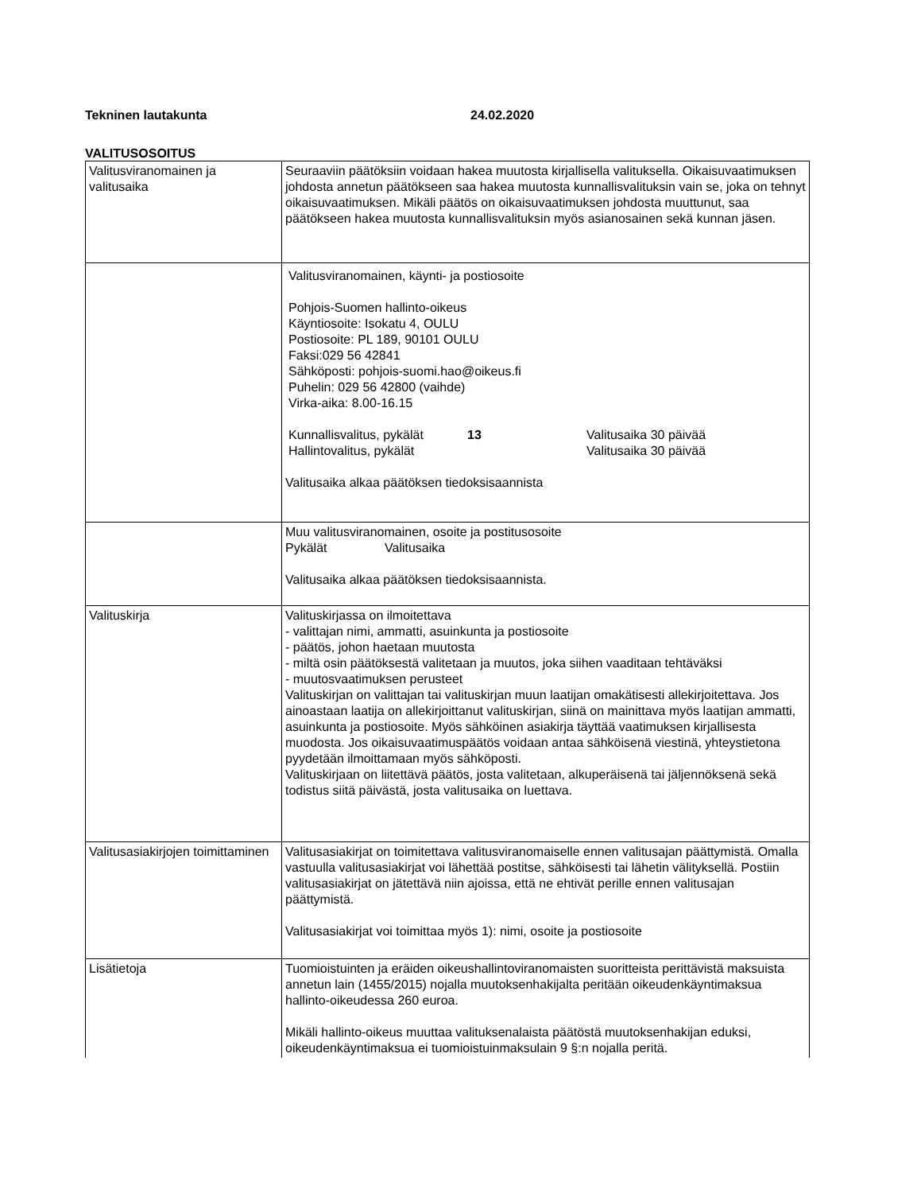Tekninen lautakunta 24.02.2020
VALITUSOSOITUS
| Valitusviranomainen ja valitusaika | Seuraaviin päätöksiin voidaan hakea muutosta kirjallisella valituksella. Oikaisuvaatimuksen johdosta annetun päätökseen saa hakea muutosta kunnallisvalituksin vain se, joka on tehnyt oikaisuvaatimuksen. Mikäli päätös on oikaisuvaatimuksen johdosta muuttunut, saa päätökseen hakea muutosta kunnallisvalituksin myös asianosainen sekä kunnan jäsen. |
| | Valitusviranomainen, käynti- ja postiosoite Pohjois-Suomen hallinto-oikeus Käyntiosoite: Isokatu 4, OULU Postiosoite: PL 189, 90101 OULU Faksi:029 56 42841 Sähköposti: pohjois-suomi.hao@oikeus.fi Puhelin: 029 56 42800 (vaihde) Virka-aika: 8.00-16.15 Kunnallisvalitus, pykälät 13 Valitusaika 30 päivää Hallintovalitus, pykälät Valitusaika 30 päivää Valitusaika alkaa päätöksen tiedoksisaannista |
| | Muu valitusviranomainen, osoite ja postitusosoite Pykälät Valitusaika Valitusaika alkaa päätöksen tiedoksisaannista. |
| Valituskirja | Valituskirjassa on ilmoitettava - valittajan nimi, ammatti, asuinkunta ja postiosoite - päätös, johon haetaan muutosta - miltä osin päätöksestä valitetaan ja muutos, joka siihen vaaditaan tehtäväksi - muutosvaatimuksen perusteet Valituskirjan on valittajan tai valituskirjan muun laatijan omakätisesti allekirjoitettava. Jos ainoastaan laatija on allekirjoittanut valituskirjan, siinä on mainittava myös laatijan ammatti, asuinkunta ja postiosoite. Myös sähköinen asiakirja täyttää vaatimuksen kirjallisesta muodosta. Jos oikaisuvaatimuspäätös voidaan antaa sähköisenä viestinä, yhteystietona pyydetään ilmoittamaan myös sähköposti. Valituskirjaan on liitettävä päätös, josta valitetaan, alkuperäisenä tai jäljennöksenä sekä todistus siitä päivästä, josta valitusaika on luettava. |
| Valitusasiakirjojen toimittaminen | Valitusasiakirjat on toimitettava valitusviranomaiselle ennen valitusajan päättymistä. Omalla vastuulla valitusasiakirjat voi lähettää postitse, sähköisesti tai lähetin välityksellä. Postiin valitusasiakirjat on jätettävä niin ajoissa, että ne ehtivät perille ennen valitusajan päättymistä. Valitusasiakirjat voi toimittaa myös 1): nimi, osoite ja postiosoite |
| Lisätietoja | Tuomioistuinten ja eräiden oikeushallintoviranomaisten suoritteista perittävistä maksuista annetun lain (1455/2015) nojalla muutoksenhakijalta peritään oikeudenkäyntimaksua hallinto-oikeudessa 260 euroa. Mikäli hallinto-oikeus muuttaa valituksenalaista päätöstä muutoksenhakijan eduksi, oikeudenkäyntimaksua ei tuomioistuinmaksulain 9 §:n nojalla peritä. |